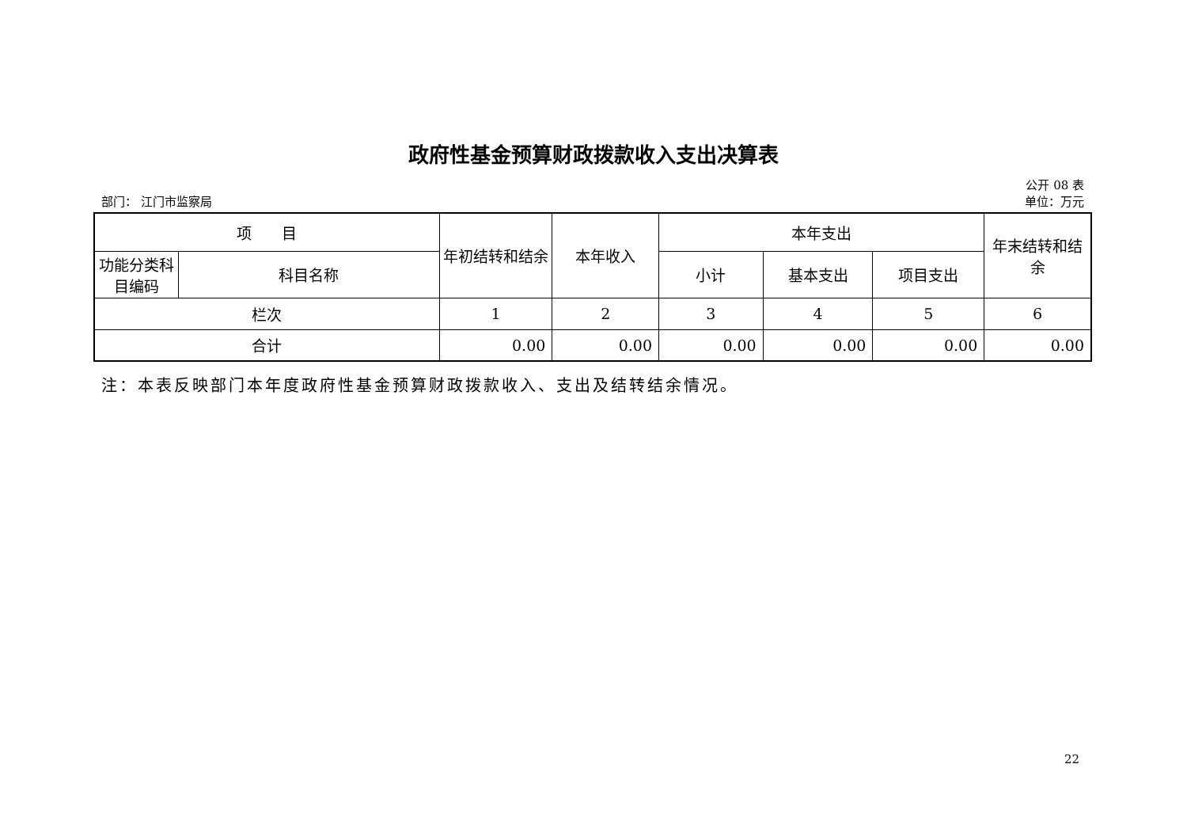政府性基金预算财政拨款收入支出决算表
公开 08 表
部门： 江门市监察局 单位：万元
| 项 目 | | 年初结转和结余 | 本年收入 | 本年支出 | | | 年末结转和结余 |
| --- | --- | --- | --- | --- | --- | --- | --- |
| 功能分类科目编码 | 科目名称 | | | 小计 | 基本支出 | 项目支出 | |
| 栏次 | | 1 | 2 | 3 | 4 | 5 | 6 |
| 合计 | | 0.00 | 0.00 | 0.00 | 0.00 | 0.00 | 0.00 |
注：本表反映部门本年度政府性基金预算财政拨款收入、支出及结转结余情况。
22